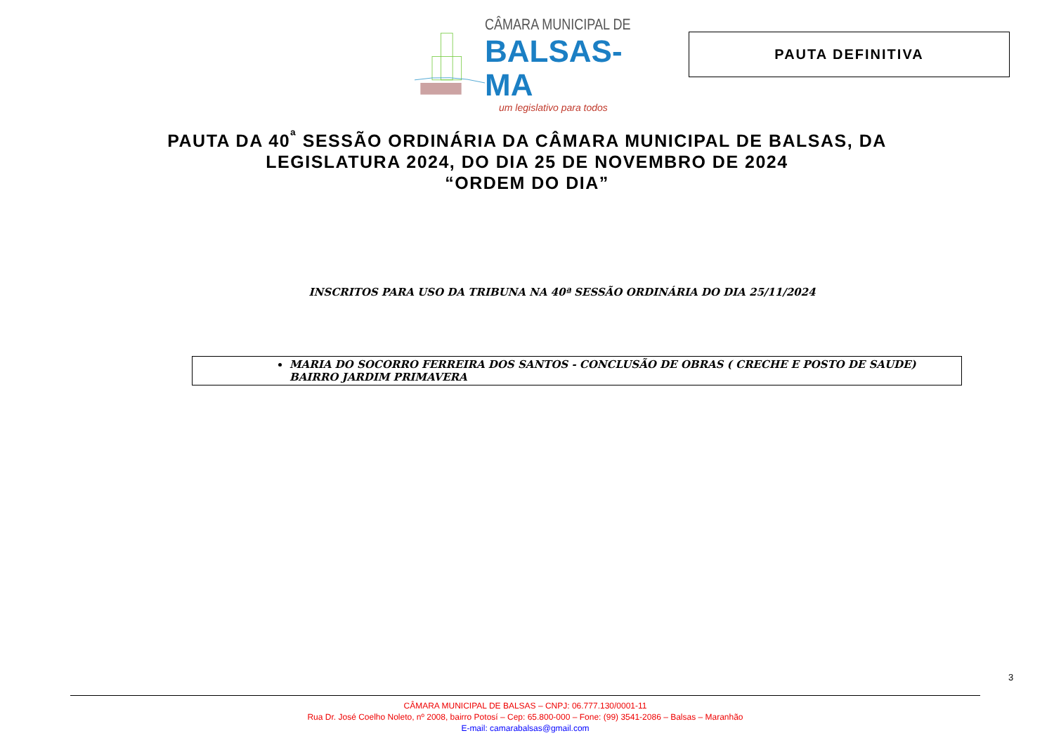CÂMARA MUNICIPAL DE
BALSAS-MA
um legislativo para todos
PAUTA DEFINITIVA
PAUTA DA 40<sup>ª</sup> SESSÃO ORDINÁRIA DA CÂMARA MUNICIPAL DE BALSAS, DA
LEGISLATURA 2024, DO DIA 25 DE NOVEMBRO DE 2024
“ORDEM DO DIA”
INSCRITOS PARA USO DA TRIBUNA NA 40ª SESSÃO ORDINÁRIA DO DIA 25/11/2024
MARIA DO SOCORRO FERREIRA DOS SANTOS - CONCLUSÃO DE OBRAS ( CRECHE E POSTO DE SAUDE) BAIRRO JARDIM PRIMAVERA
3
CÂMARA MUNICIPAL DE BALSAS – CNPJ: 06.777.130/0001-11
Rua Dr. José Coelho Noleto, nº 2008, bairro Potosí – Cep: 65.800-000 – Fone: (99) 3541-2086 – Balsas – Maranhão
E-mail: camarabalsas@gmail.com